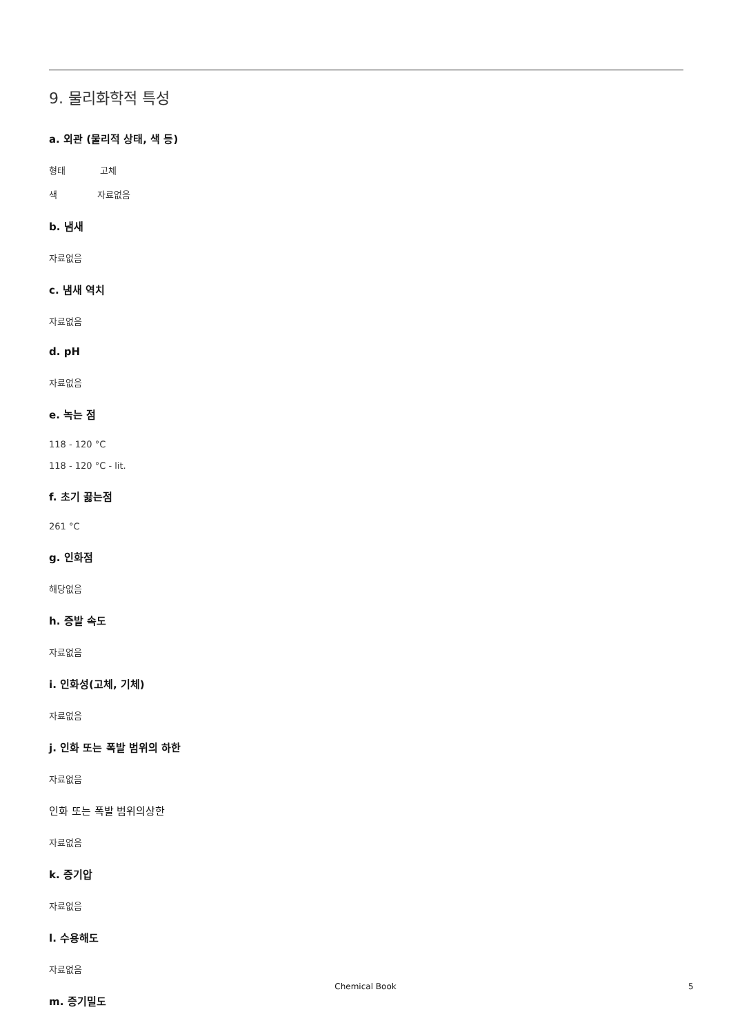9. 물리화학적 특성
a. 외관 (물리적 상태, 색 등)
형태 고체
색 자료없음
b. 냄새
자료없음
c. 냄새 역치
자료없음
d. pH
자료없음
e. 녹는 점
118 - 120 °C
118 - 120 °C - lit.
f. 초기 끓는점
261 °C
g. 인화점
해당없음
h. 증발 속도
자료없음
i. 인화성(고체, 기체)
자료없음
j. 인화 또는 폭발 범위의 하한
자료없음
인화 또는 폭발 범위의상한
자료없음
k. 증기압
자료없음
l. 수용해도
자료없음
m. 증기밀도
Chemical Book 5